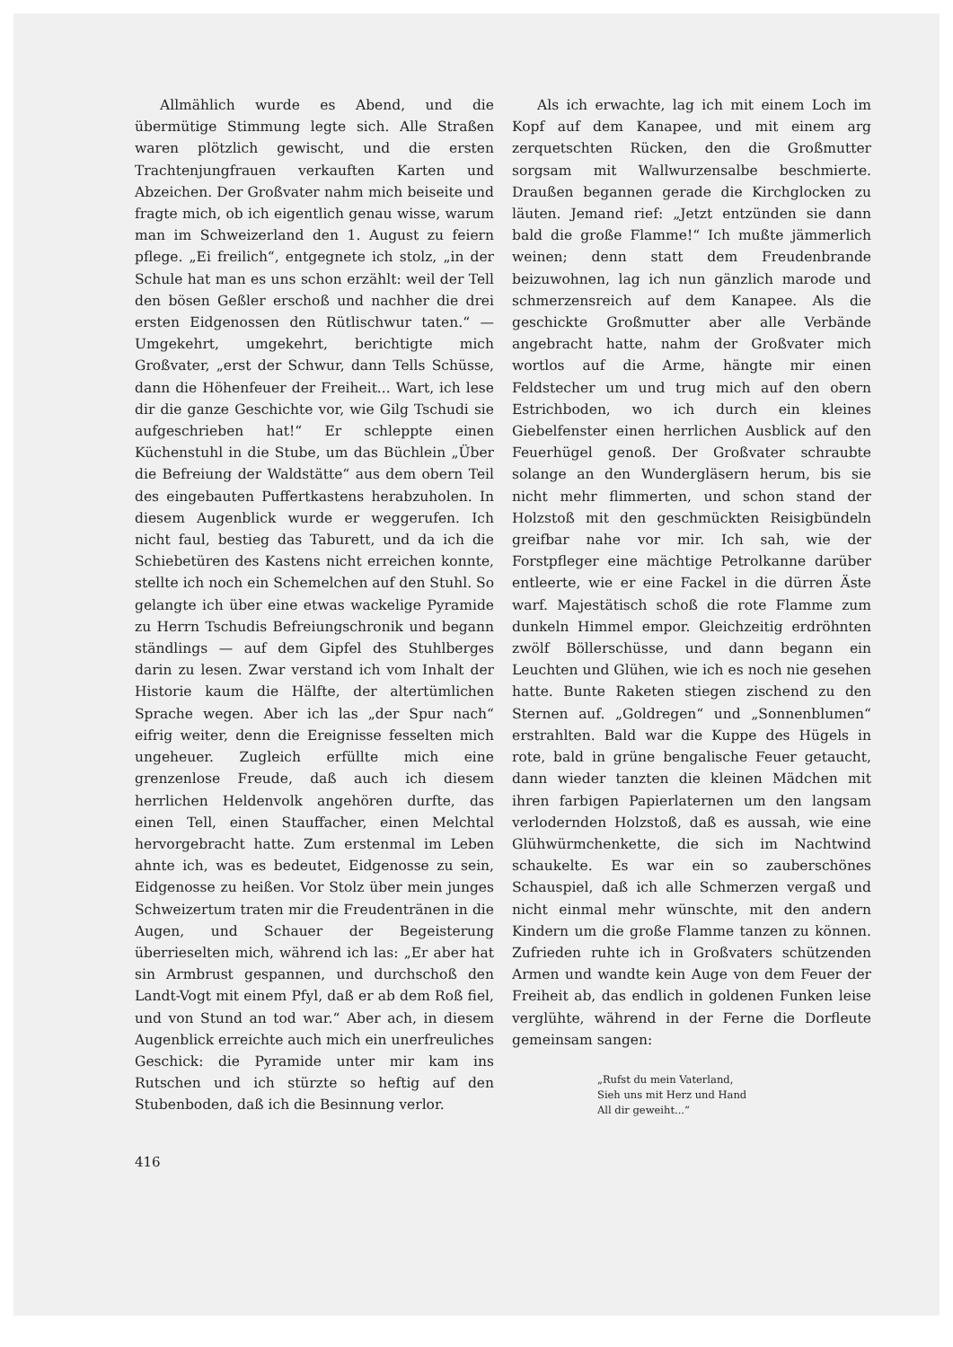Allmählich wurde es Abend, und die übermütige Stimmung legte sich. Alle Straßen waren plötzlich gewischt, und die ersten Trachtenjungfrauen verkauften Karten und Abzeichen. Der Großvater nahm mich beiseite und fragte mich, ob ich eigentlich genau wisse, warum man im Schweizerland den 1. August zu feiern pflege. „Ei freilich“, entgegnete ich stolz, „in der Schule hat man es uns schon erzählt: weil der Tell den bösen Geßler erschoß und nachher die drei ersten Eidgenossen den Rütlischwur taten.“ — Umgekehrt, umgekehrt, berichtigte mich Großvater, „erst der Schwur, dann Tells Schüsse, dann die Höhenfeuer der Freiheit... Wart, ich lese dir die ganze Geschichte vor, wie Gilg Tschudi sie aufgeschrieben hat!“ Er schleppte einen Küchenstuhl in die Stube, um das Büchlein „Über die Befreiung der Waldstätte“ aus dem obern Teil des eingebauten Puffertkastens herabzuholen. In diesem Augenblick wurde er weggerufen. Ich nicht faul, bestieg das Taburett, und da ich die Schiebetüren des Kastens nicht erreichen konnte, stellte ich noch ein Schemelchen auf den Stuhl. So gelangte ich über eine etwas wackelige Pyramide zu Herrn Tschudis Befreiungschronik und begann ständlings — auf dem Gipfel des Stuhlberges darin zu lesen. Zwar verstand ich vom Inhalt der Historie kaum die Hälfte, der altertümlichen Sprache wegen. Aber ich las „der Spur nach“ eifrig weiter, denn die Ereignisse fesselten mich ungeheuer. Zugleich erfüllte mich eine grenzenlose Freude, daß auch ich diesem herrlichen Heldenvolk angehören durfte, das einen Tell, einen Stauffacher, einen Melchtal hervorgebracht hatte. Zum erstenmal im Leben ahnte ich, was es bedeutet, Eidgenosse zu sein, Eidgenosse zu heißen. Vor Stolz über mein junges Schweizertum traten mir die Freudentränen in die Augen, und Schauer der Begeisterung überrieselten mich, während ich las: „Er aber hat sin Armbrust gespannen, und durchschoß den Landt-Vogt mit einem Pfyl, daß er ab dem Roß fiel, und von Stund an tod war.“ Aber ach, in diesem Augenblick erreichte auch mich ein unerfreuliches Geschick: die Pyramide unter mir kam ins Rutschen und ich stürzte so heftig auf den Stubenboden, daß ich die Besinnung verlor.
Als ich erwachte, lag ich mit einem Loch im Kopf auf dem Kanapee, und mit einem arg zerquetschten Rücken, den die Großmutter sorgsam mit Wallwurzensalbe beschmierte. Draußen begannen gerade die Kirchglocken zu läuten. Jemand rief: „Jetzt entzünden sie dann bald die große Flamme!“ Ich mußte jämmerlich weinen; denn statt dem Freudenbrande beizuwohnen, lag ich nun gänzlich marode und schmerzensreich auf dem Kanapee. Als die geschickte Großmutter aber alle Verbände angebracht hatte, nahm der Großvater mich wortlos auf die Arme, hängte mir einen Feldstecher um und trug mich auf den obern Estrichboden, wo ich durch ein kleines Giebelfenster einen herrlichen Ausblick auf den Feuerhügel genoß. Der Großvater schraubte solange an den Wundergläsern herum, bis sie nicht mehr flimmerten, und schon stand der Holzstoß mit den geschmückten Reisigbündeln greifbar nahe vor mir. Ich sah, wie der Forstpfleger eine mächtige Petrolkanne darüber entleerte, wie er eine Fackel in die dürren Äste warf. Majestätisch schoß die rote Flamme zum dunkeln Himmel empor. Gleichzeitig erdröhnten zwölf Böllerschüsse, und dann begann ein Leuchten und Glühen, wie ich es noch nie gesehen hatte. Bunte Raketen stiegen zischend zu den Sternen auf. „Goldregen“ und „Sonnenblumen“ erstrahlten. Bald war die Kuppe des Hügels in rote, bald in grüne bengalische Feuer getaucht, dann wieder tanzten die kleinen Mädchen mit ihren farbigen Papierlaternen um den langsam verlodernden Holzstoß, daß es aussah, wie eine Glühwürmchenkette, die sich im Nachtwind schaukelte. Es war ein so zauberschönes Schauspiel, daß ich alle Schmerzen vergaß und nicht einmal mehr wünschte, mit den andern Kindern um die große Flamme tanzen zu können. Zufrieden ruhte ich in Großvaters schützenden Armen und wandte kein Auge von dem Feuer der Freiheit ab, das endlich in goldenen Funken leise verglühte, während in der Ferne die Dorfleute gemeinsam sangen:
„Rufst du mein Vaterland,
Sieh uns mit Herz und Hand
All dir geweiht...“
416